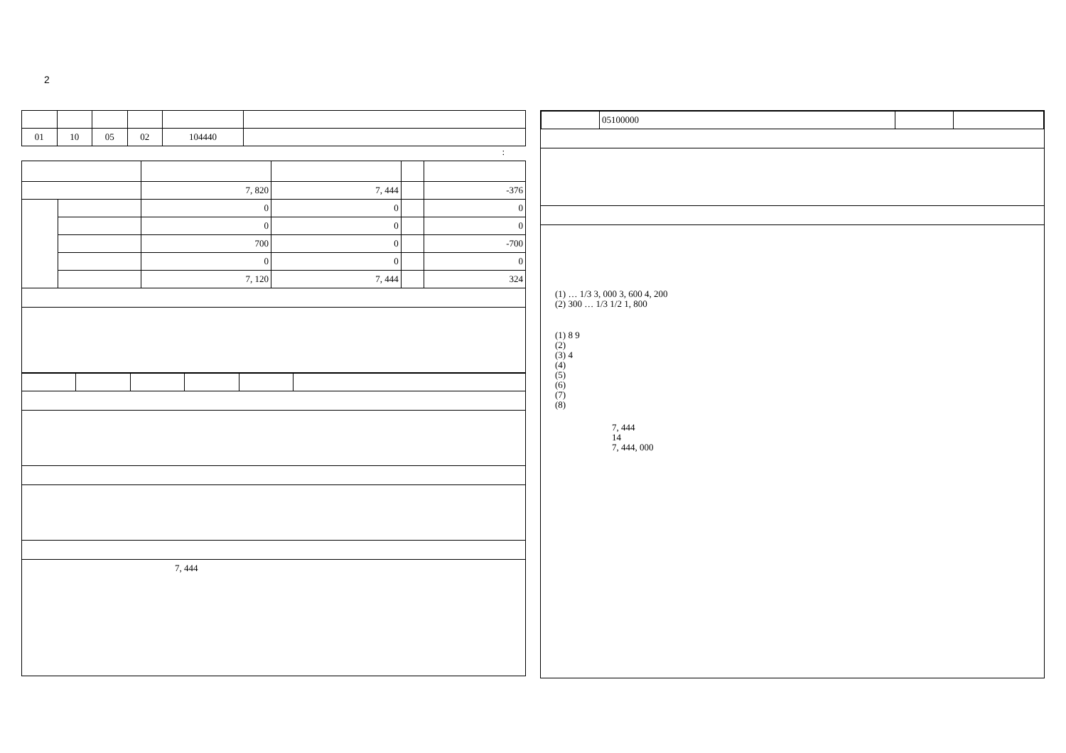2
| 01 | 10 | 05 | 02 | 104440 | |
:
| | | 7, 820 | 7, 444 | | -376 |
| | | 0 | 0 | | 0 |
| | | 0 | 0 | | 0 |
| | | 700 | 0 | | -700 |
| | | 0 | 0 | | 0 |
| | | 7, 120 | 7, 444 | | 324 |
7, 444
| | 05100000 | | |
(1) … 1/3 3, 000 3, 600 4, 200
(2) 300 … 1/3 1/2 1, 800
(1) 8 9
(2)
(3) 4
(4)
(5)
(6)
(7)
(8)
7, 444
14
7, 444, 000